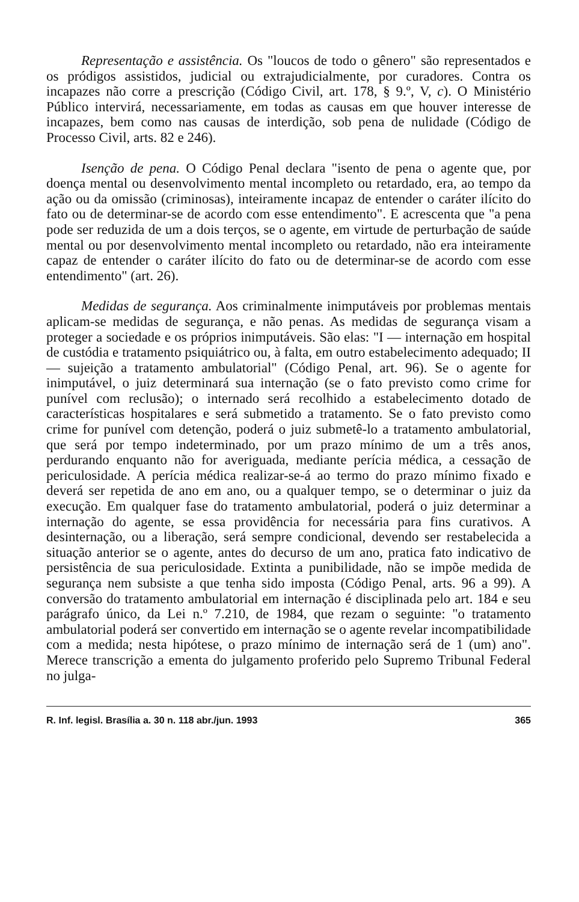Representação e assistência. Os "loucos de todo o gênero" são representados e os pródigos assistidos, judicial ou extrajudicialmente, por curadores. Contra os incapazes não corre a prescrição (Código Civil, art. 178, § 9.º, V, c). O Ministério Público intervirá, necessariamente, em todas as causas em que houver interesse de incapazes, bem como nas causas de interdição, sob pena de nulidade (Código de Processo Civil, arts. 82 e 246).
Isenção de pena. O Código Penal declara "isento de pena o agente que, por doença mental ou desenvolvimento mental incompleto ou retardado, era, ao tempo da ação ou da omissão (criminosas), inteiramente incapaz de entender o caráter ilícito do fato ou de determinar-se de acordo com esse entendimento". E acrescenta que "a pena pode ser reduzida de um a dois terços, se o agente, em virtude de perturbação de saúde mental ou por desenvolvimento mental incompleto ou retardado, não era inteiramente capaz de entender o caráter ilícito do fato ou de determinar-se de acordo com esse entendimento" (art. 26).
Medidas de segurança. Aos criminalmente inimputáveis por problemas mentais aplicam-se medidas de segurança, e não penas. As medidas de segurança visam a proteger a sociedade e os próprios inimputáveis. São elas: "I — internação em hospital de custódia e tratamento psiquiátrico ou, à falta, em outro estabelecimento adequado; II — sujeição a tratamento ambulatorial" (Código Penal, art. 96). Se o agente for inimputável, o juiz determinará sua internação (se o fato previsto como crime for punível com reclusão); o internado será recolhido a estabelecimento dotado de características hospitalares e será submetido a tratamento. Se o fato previsto como crime for punível com detenção, poderá o juiz submetê-lo a tratamento ambulatorial, que será por tempo indeterminado, por um prazo mínimo de um a três anos, perdurando enquanto não for averiguada, mediante perícia médica, a cessação de periculosidade. A perícia médica realizar-se-á ao termo do prazo mínimo fixado e deverá ser repetida de ano em ano, ou a qualquer tempo, se o determinar o juiz da execução. Em qualquer fase do tratamento ambulatorial, poderá o juiz determinar a internação do agente, se essa providência for necessária para fins curativos. A desinternação, ou a liberação, será sempre condicional, devendo ser restabelecida a situação anterior se o agente, antes do decurso de um ano, pratica fato indicativo de persistência de sua periculosidade. Extinta a punibilidade, não se impõe medida de segurança nem subsiste a que tenha sido imposta (Código Penal, arts. 96 a 99). A conversão do tratamento ambulatorial em internação é disciplinada pelo art. 184 e seu parágrafo único, da Lei n.º 7.210, de 1984, que rezam o seguinte: "o tratamento ambulatorial poderá ser convertido em internação se o agente revelar incompatibilidade com a medida; nesta hipótese, o prazo mínimo de internação será de 1 (um) ano". Merece transcrição a ementa do julgamento proferido pelo Supremo Tribunal Federal no julga-
R. Inf. legisl. Brasília a. 30 n. 118 abr./jun. 1993 365